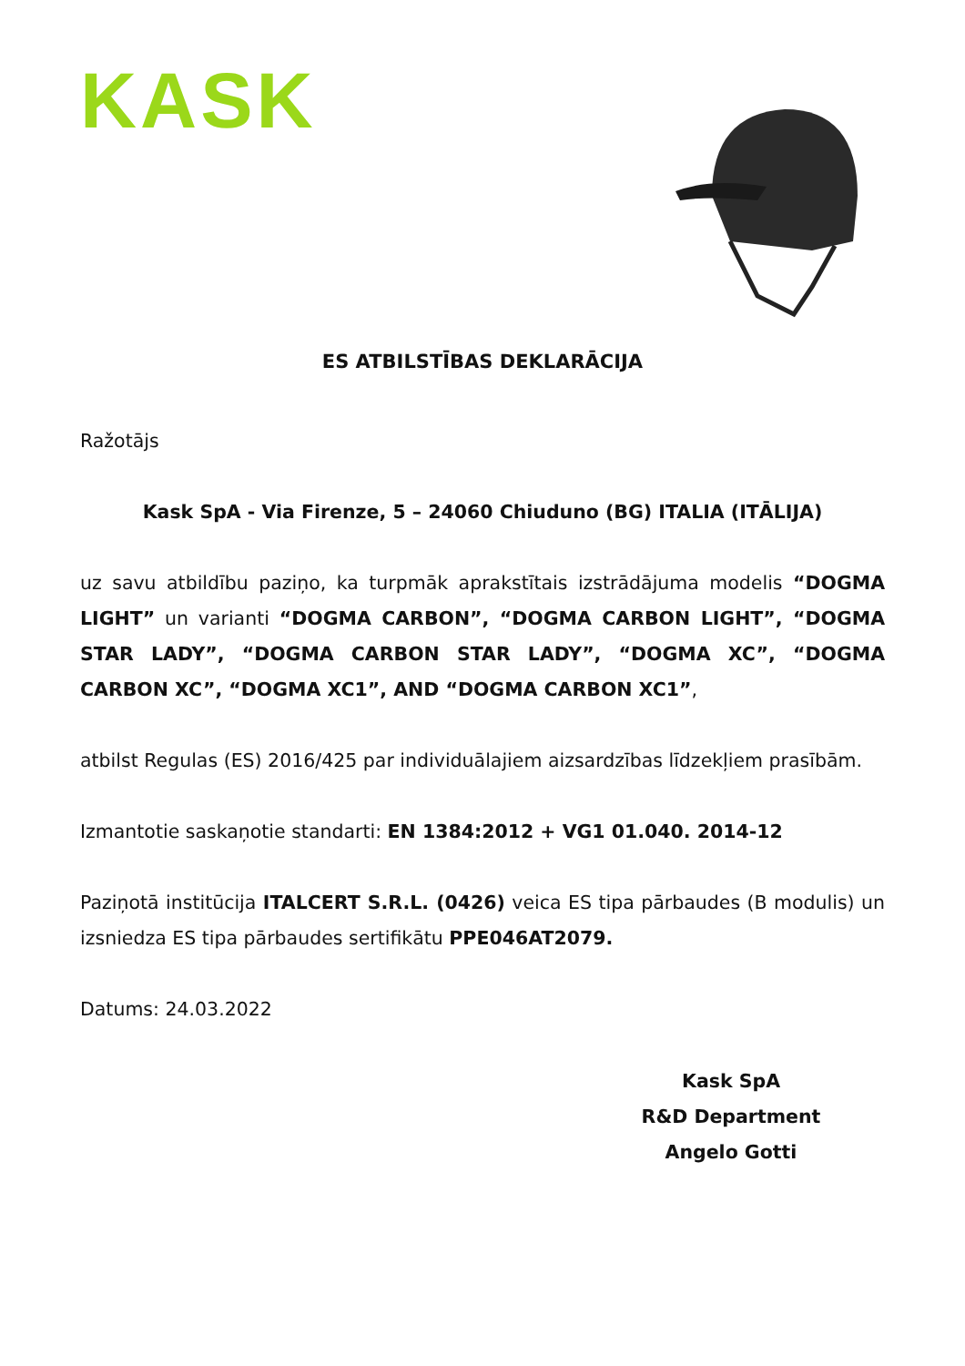KASK
ES ATBILSTĪBAS DEKLARĀCIJA
Ražotājs
Kask SpA - Via Firenze, 5 – 24060 Chiuduno (BG) ITALIA (ITĀLIJA)
uz savu atbildību paziņo, ka turpmāk aprakstītais izstrādājuma modelis “DOGMA LIGHT” un varianti “DOGMA CARBON”, “DOGMA CARBON LIGHT”, “DOGMA STAR LADY”, “DOGMA CARBON STAR LADY”, “DOGMA XC”, “DOGMA CARBON XC”, “DOGMA XC1”, AND “DOGMA CARBON XC1”,
atbilst Regulas (ES) 2016/425 par individuālajiem aizsardzības līdzekļiem prasībām.
Izmantotie saskaņotie standarti: EN 1384:2012 + VG1 01.040. 2014-12
Paziņotā institūcija ITALCERT S.R.L. (0426) veica ES tipa pārbaudes (B modulis) un izsniedza ES tipa pārbaudes sertifikātu PPE046AT2079.
Datums: 24.03.2022
Kask SpA
R&D Department
Angelo Gotti